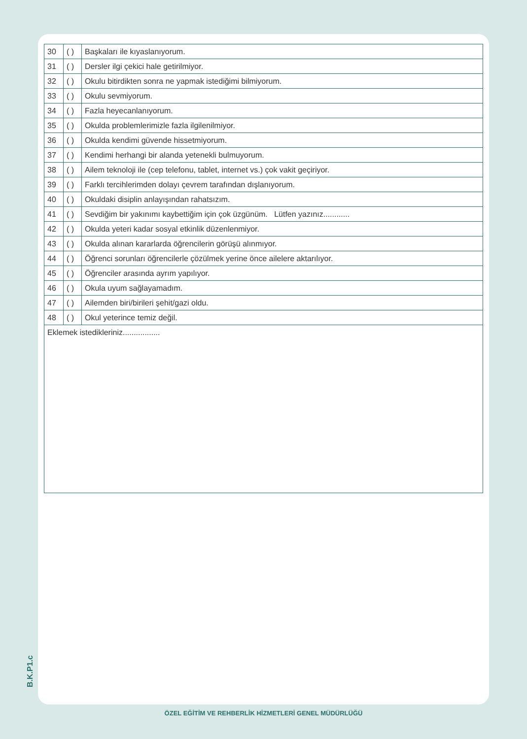| 30 | ( ) | Başkaları ile kıyaslanıyorum. |
| 31 | ( ) | Dersler ilgi çekici hale getirilmiyor. |
| 32 | ( ) | Okulu bitirdikten sonra ne yapmak istediğimi bilmiyorum. |
| 33 | ( ) | Okulu sevmiyorum. |
| 34 | ( ) | Fazla heyecanlanıyorum. |
| 35 | ( ) | Okulda problemlerimizle fazla ilgilenilmiyor. |
| 36 | ( ) | Okulda kendimi güvende hissetmiyorum. |
| 37 | ( ) | Kendimi herhangi bir alanda yetenekli bulmuyorum. |
| 38 | ( ) | Ailem teknoloji ile (cep telefonu, tablet, internet vs.) çok vakit geçiriyor. |
| 39 | ( ) | Farklı tercihlerimden dolayı çevrem tarafından dışlanıyorum. |
| 40 | ( ) | Okuldaki disiplin anlayışından rahatsızım. |
| 41 | ( ) | Sevdiğim bir yakınımı kaybettiğim için çok üzgünüm. Lütfen yazınız............ |
| 42 | ( ) | Okulda yeteri kadar sosyal etkinlik düzenlenmiyor. |
| 43 | ( ) | Okulda alınan kararlarda öğrencilerin görüşü alınmıyor. |
| 44 | ( ) | Öğrenci sorunları öğrencilerle çözülmek yerine önce ailelere aktarılıyor. |
| 45 | ( ) | Öğrenciler arasında ayrım yapılıyor. |
| 46 | ( ) | Okula uyum sağlayamadım. |
| 47 | ( ) | Ailemden biri/birileri şehit/gazi oldu. |
| 48 | ( ) | Okul yeterince temiz değil. |
| Eklemek istedikleriniz................. | | |
B.K.P1.c
ÖZEL EĞİTİM VE REHBERLİK HİZMETLERİ GENEL MÜDÜRLÜĞÜ